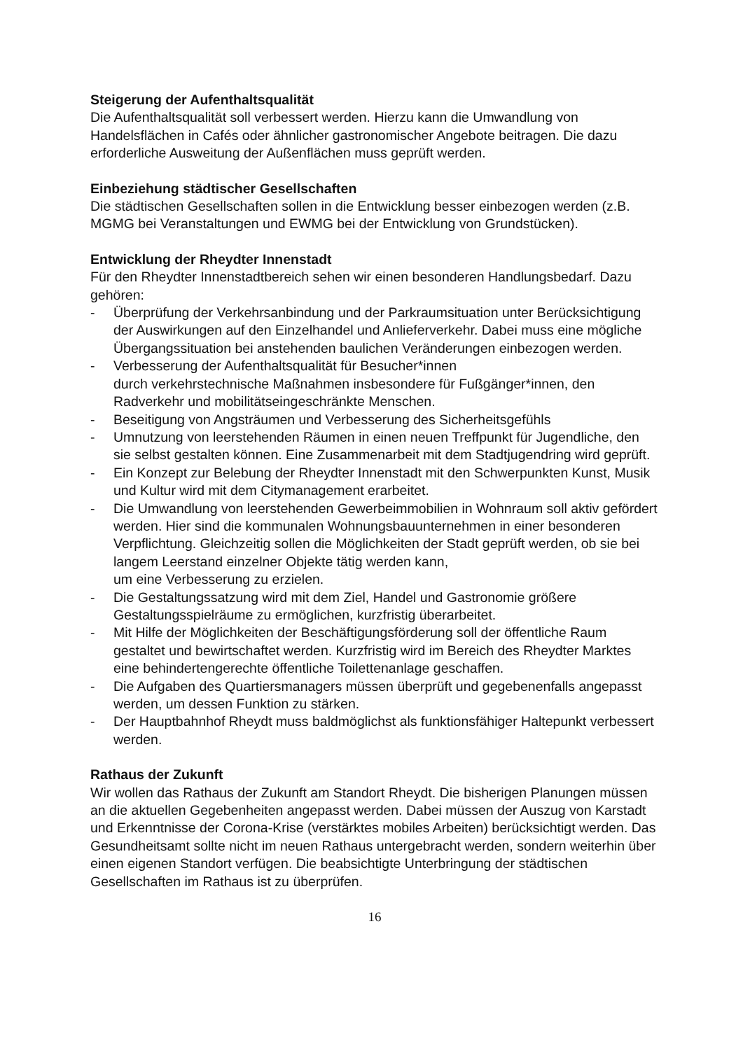Steigerung der Aufenthaltsqualität
Die Aufenthaltsqualität soll verbessert werden. Hierzu kann die Umwandlung von Handelsflächen in Cafés oder ähnlicher gastronomischer Angebote beitragen. Die dazu erforderliche Ausweitung der Außenflächen muss geprüft werden.
Einbeziehung städtischer Gesellschaften
Die städtischen Gesellschaften sollen in die Entwicklung besser einbezogen werden (z.B. MGMG bei Veranstaltungen und EWMG bei der Entwicklung von Grundstücken).
Entwicklung der Rheydter Innenstadt
Für den Rheydter Innenstadtbereich sehen wir einen besonderen Handlungsbedarf. Dazu gehören:
- Überprüfung der Verkehrsanbindung und der Parkraumsituation unter Berücksichtigung der Auswirkungen auf den Einzelhandel und Anlieferverkehr. Dabei muss eine mögliche Übergangssituation bei anstehenden baulichen Veränderungen einbezogen werden.
- Verbesserung der Aufenthaltsqualität für Besucher*innen
durch verkehrstechnische Maßnahmen insbesondere für Fußgänger*innen, den Radverkehr und mobilitätseingeschränkte Menschen.
- Beseitigung von Angsträumen und Verbesserung des Sicherheitsgefühls
- Umnutzung von leerstehenden Räumen in einen neuen Treffpunkt für Jugendliche, den sie selbst gestalten können. Eine Zusammenarbeit mit dem Stadtjugendring wird geprüft.
- Ein Konzept zur Belebung der Rheydter Innenstadt mit den Schwerpunkten Kunst, Musik und Kultur wird mit dem Citymanagement erarbeitet.
- Die Umwandlung von leerstehenden Gewerbeimmobilien in Wohnraum soll aktiv gefördert werden. Hier sind die kommunalen Wohnungsbauunternehmen in einer besonderen Verpflichtung. Gleichzeitig sollen die Möglichkeiten der Stadt geprüft werden, ob sie bei langem Leerstand einzelner Objekte tätig werden kann,
um eine Verbesserung zu erzielen.
- Die Gestaltungssatzung wird mit dem Ziel, Handel und Gastronomie größere Gestaltungsspielräume zu ermöglichen, kurzfristig überarbeitet.
- Mit Hilfe der Möglichkeiten der Beschäftigungsförderung soll der öffentliche Raum gestaltet und bewirtschaftet werden. Kurzfristig wird im Bereich des Rheydter Marktes eine behindertengerechte öffentliche Toilettenanlage geschaffen.
- Die Aufgaben des Quartiersmanagers müssen überprüft und gegebenenfalls angepasst werden, um dessen Funktion zu stärken.
- Der Hauptbahnhof Rheydt muss baldmöglichst als funktionsfähiger Haltepunkt verbessert werden.
Rathaus der Zukunft
Wir wollen das Rathaus der Zukunft am Standort Rheydt. Die bisherigen Planungen müssen an die aktuellen Gegebenheiten angepasst werden. Dabei müssen der Auszug von Karstadt und Erkenntnisse der Corona-Krise (verstärktes mobiles Arbeiten) berücksichtigt werden. Das Gesundheitsamt sollte nicht im neuen Rathaus untergebracht werden, sondern weiterhin über einen eigenen Standort verfügen. Die beabsichtigte Unterbringung der städtischen Gesellschaften im Rathaus ist zu überprüfen.
16